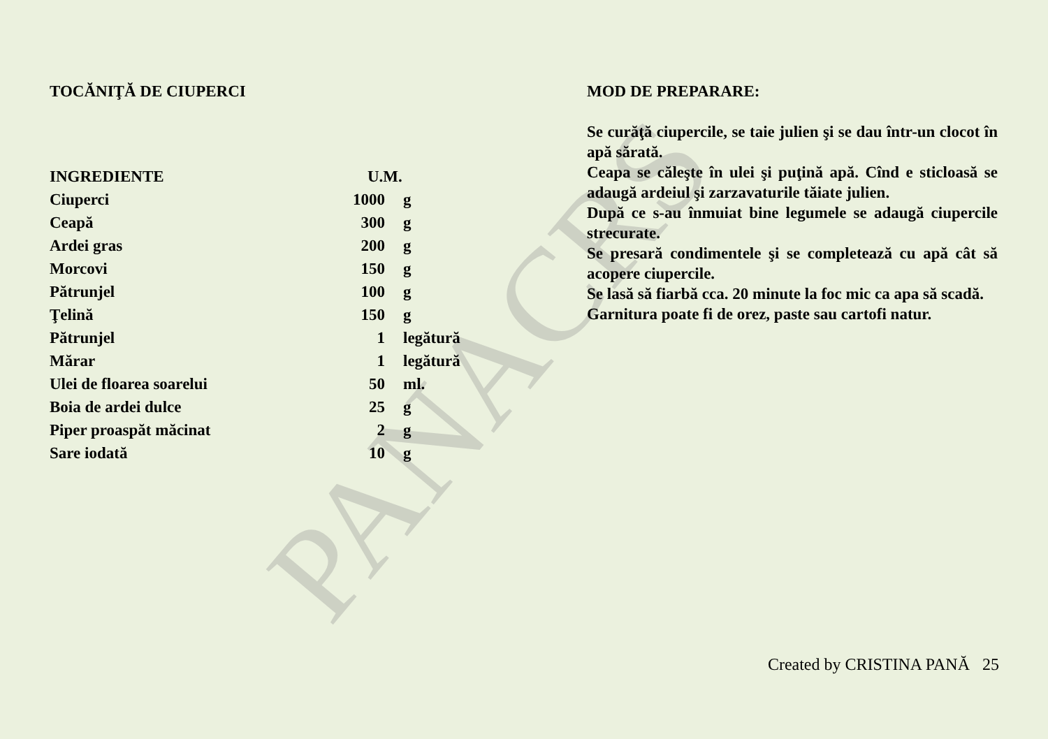PANACRS
TOCĂNIŢĂ DE CIUPERCI
| INGREDIENTE | U.M. | |
| --- | --- | --- |
| Ciuperci | 1000 | g |
| Ceapă | 300 | g |
| Ardei gras | 200 | g |
| Morcovi | 150 | g |
| Pătrunjel | 100 | g |
| Ţelină | 150 | g |
| Pătrunjel | 1 | legătură |
| Mărar | 1 | legătură |
| Ulei de floarea soarelui | 50 | ml. |
| Boia de ardei dulce | 25 | g |
| Piper proaspăt măcinat | 2 | g |
| Sare iodată | 10 | g |
MOD DE PREPARARE:
Se curăţă ciupercile, se taie julien şi se dau într-un clocot în apă sărată.
Ceapa se căleşte în ulei şi puţină apă. Cînd e sticloasă se adaugă ardeiul şi zarzavaturile tăiate julien.
După ce s-au înmuiat bine legumele se adaugă ciupercile strecurate.
Se presară condimentele şi se completează cu apă cât să acopere ciupercile.
Se lasă să fiarbă cca. 20 minute la foc mic ca apa să scadă.
Garnitura poate fi de orez, paste sau cartofi natur.
Created by CRISTINA PANĂ 25